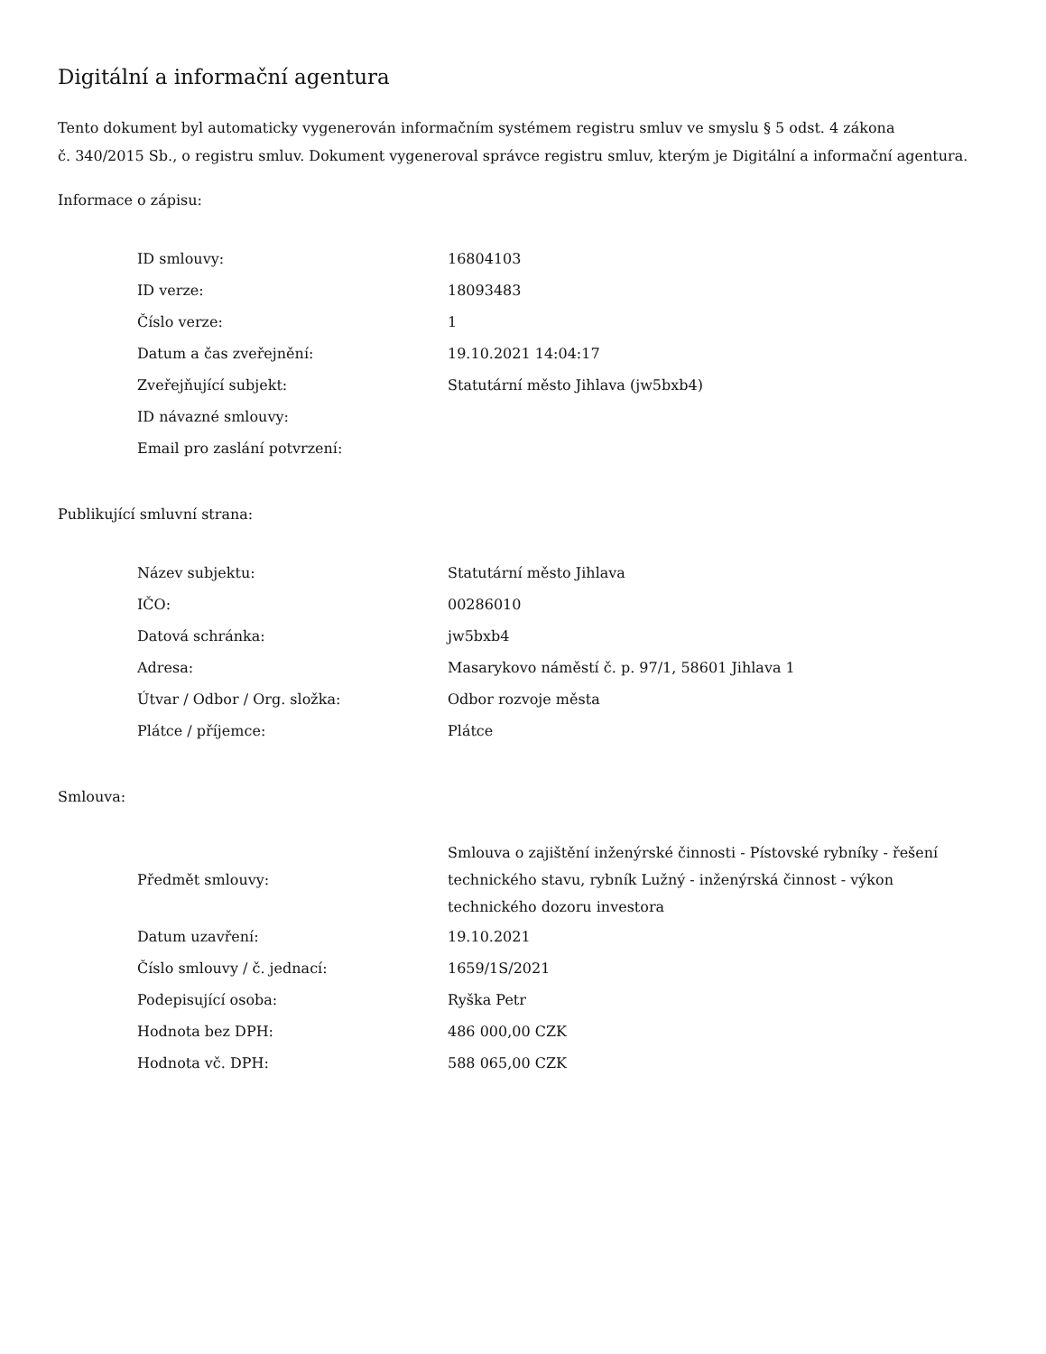Digitální a informační agentura
Tento dokument byl automaticky vygenerován informačním systémem registru smluv ve smyslu § 5 odst. 4 zákona
č. 340/2015 Sb., o registru smluv. Dokument vygeneroval správce registru smluv, kterým je Digitální a informační agentura.
Informace o zápisu:
| ID smlouvy: | 16804103 |
| ID verze: | 18093483 |
| Číslo verze: | 1 |
| Datum a čas zveřejnění: | 19.10.2021 14:04:17 |
| Zveřejňující subjekt: | Statutární město Jihlava (jw5bxb4) |
| ID návazné smlouvy: | |
| Email pro zaslání potvrzení: | |
Publikující smluvní strana:
| Název subjektu: | Statutární město Jihlava |
| IČO: | 00286010 |
| Datová schránka: | jw5bxb4 |
| Adresa: | Masarykovo náměstí č. p. 97/1, 58601 Jihlava 1 |
| Útvar / Odbor / Org. složka: | Odbor rozvoje města |
| Plátce / příjemce: | Plátce |
Smlouva:
| Předmět smlouvy: | Smlouva o zajištění inženýrské činnosti - Pístovské rybníky - řešení technického stavu, rybník Lužný - inženýrská činnost - výkon technického dozoru investora |
| Datum uzavření: | 19.10.2021 |
| Číslo smlouvy / č. jednací: | 1659/1S/2021 |
| Podepisující osoba: | Ryška Petr |
| Hodnota bez DPH: | 486 000,00 CZK |
| Hodnota vč. DPH: | 588 065,00 CZK |